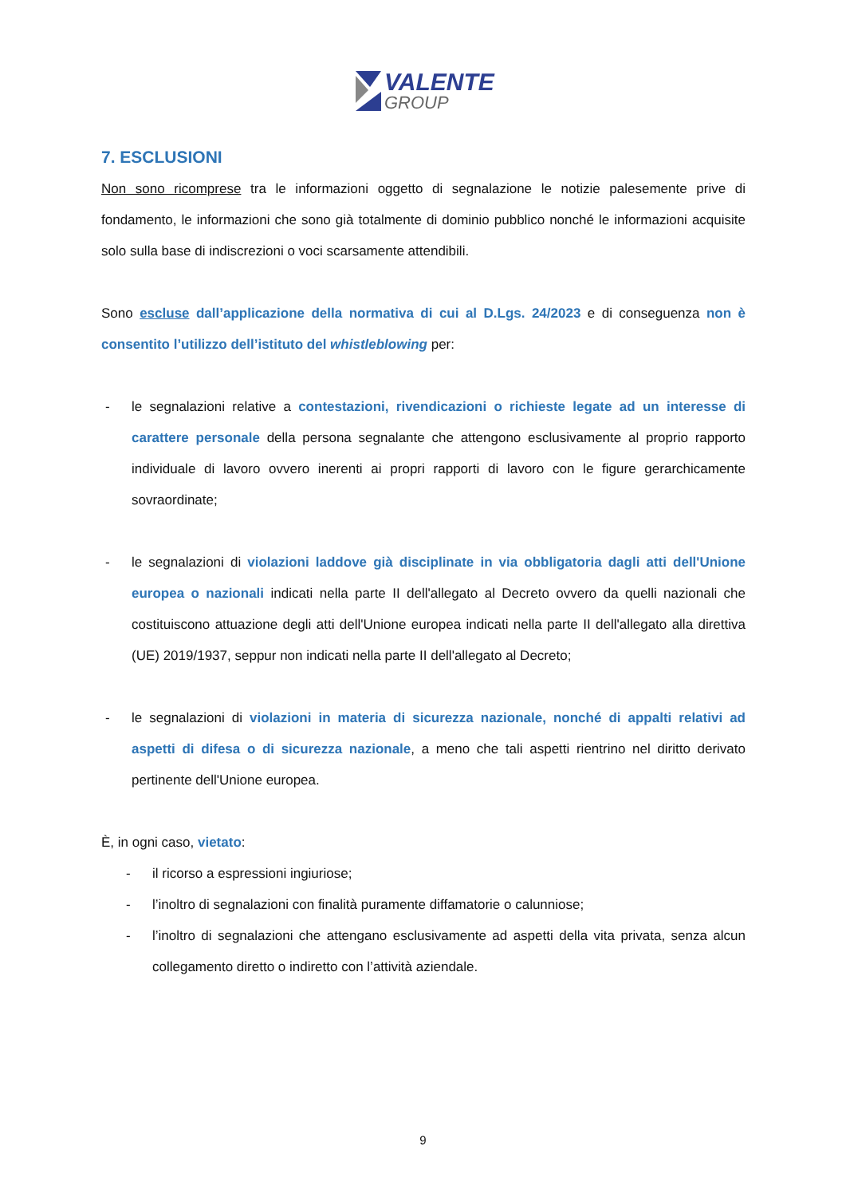VALENTE
GROUP
7. ESCLUSIONI
Non sono ricomprese tra le informazioni oggetto di segnalazione le notizie palesemente prive di fondamento, le informazioni che sono già totalmente di dominio pubblico nonché le informazioni acquisite solo sulla base di indiscrezioni o voci scarsamente attendibili.
Sono escluse dall’applicazione della normativa di cui al D.Lgs. 24/2023 e di conseguenza non è consentito l’utilizzo dell’istituto del whistleblowing per:
- le segnalazioni relative a contestazioni, rivendicazioni o richieste legate ad un interesse di carattere personale della persona segnalante che attengono esclusivamente al proprio rapporto individuale di lavoro ovvero inerenti ai propri rapporti di lavoro con le figure gerarchicamente sovraordinate;
- le segnalazioni di violazioni laddove già disciplinate in via obbligatoria dagli atti dell'Unione europea o nazionali indicati nella parte II dell'allegato al Decreto ovvero da quelli nazionali che costituiscono attuazione degli atti dell'Unione europea indicati nella parte II dell'allegato alla direttiva (UE) 2019/1937, seppur non indicati nella parte II dell'allegato al Decreto;
- le segnalazioni di violazioni in materia di sicurezza nazionale, nonché di appalti relativi ad aspetti di difesa o di sicurezza nazionale, a meno che tali aspetti rientrino nel diritto derivato pertinente dell'Unione europea.
È, in ogni caso, vietato:
- il ricorso a espressioni ingiuriose;
- l’inoltro di segnalazioni con finalità puramente diffamatorie o calunniose;
- l’inoltro di segnalazioni che attengano esclusivamente ad aspetti della vita privata, senza alcun collegamento diretto o indiretto con l’attività aziendale.
9